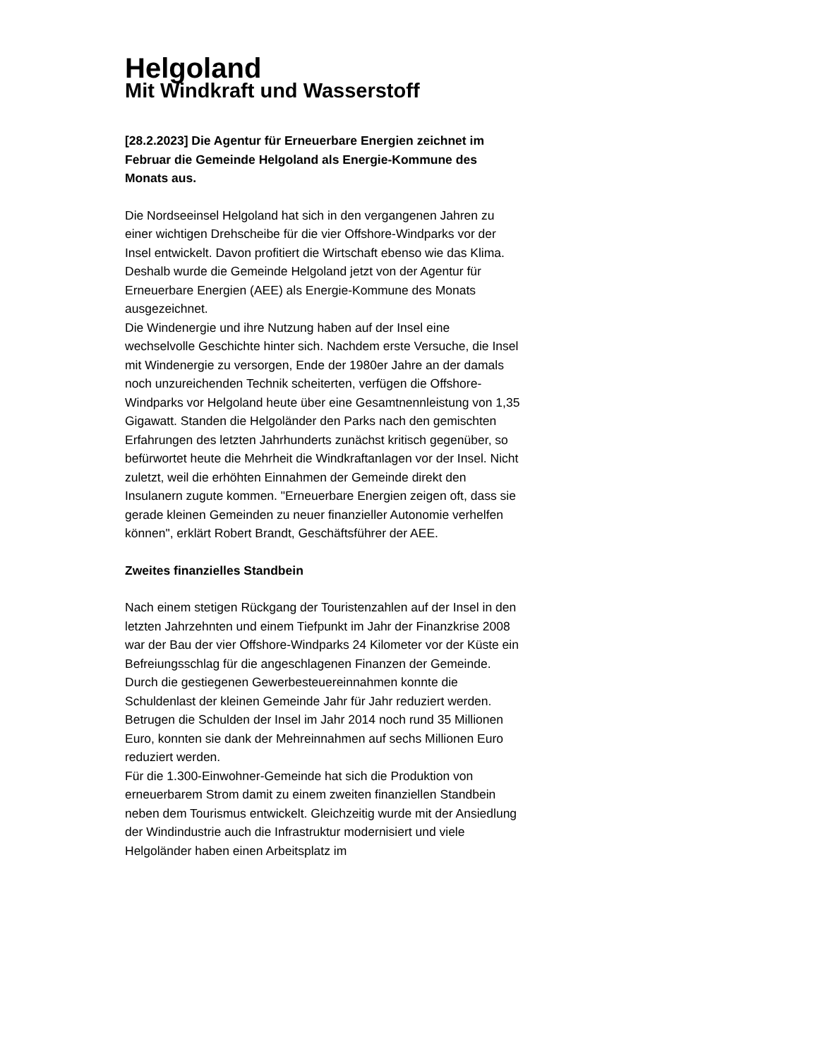Helgoland
Mit Windkraft und Wasserstoff
[28.2.2023] Die Agentur für Erneuerbare Energien zeichnet im Februar die Gemeinde Helgoland als Energie-Kommune des Monats aus.
Die Nordseeinsel Helgoland hat sich in den vergangenen Jahren zu einer wichtigen Drehscheibe für die vier Offshore-Windparks vor der Insel entwickelt. Davon profitiert die Wirtschaft ebenso wie das Klima. Deshalb wurde die Gemeinde Helgoland jetzt von der Agentur für Erneuerbare Energien (AEE) als Energie-Kommune des Monats ausgezeichnet.
Die Windenergie und ihre Nutzung haben auf der Insel eine wechselvolle Geschichte hinter sich. Nachdem erste Versuche, die Insel mit Windenergie zu versorgen, Ende der 1980er Jahre an der damals noch unzureichenden Technik scheiterten, verfügen die Offshore-Windparks vor Helgoland heute über eine Gesamtnennleistung von 1,35 Gigawatt. Standen die Helgoländer den Parks nach den gemischten Erfahrungen des letzten Jahrhunderts zunächst kritisch gegenüber, so befürwortet heute die Mehrheit die Windkraftanlagen vor der Insel. Nicht zuletzt, weil die erhöhten Einnahmen der Gemeinde direkt den Insulanern zugute kommen. "Erneuerbare Energien zeigen oft, dass sie gerade kleinen Gemeinden zu neuer finanzieller Autonomie verhelfen können", erklärt Robert Brandt, Geschäftsführer der AEE.
Zweites finanzielles Standbein
Nach einem stetigen Rückgang der Touristenzahlen auf der Insel in den letzten Jahrzehnten und einem Tiefpunkt im Jahr der Finanzkrise 2008 war der Bau der vier Offshore-Windparks 24 Kilometer vor der Küste ein Befreiungsschlag für die angeschlagenen Finanzen der Gemeinde. Durch die gestiegenen Gewerbesteuereinnahmen konnte die Schuldenlast der kleinen Gemeinde Jahr für Jahr reduziert werden. Betrugen die Schulden der Insel im Jahr 2014 noch rund 35 Millionen Euro, konnten sie dank der Mehreinnahmen auf sechs Millionen Euro reduziert werden.
Für die 1.300-Einwohner-Gemeinde hat sich die Produktion von erneuerbarem Strom damit zu einem zweiten finanziellen Standbein neben dem Tourismus entwickelt. Gleichzeitig wurde mit der Ansiedlung der Windindustrie auch die Infrastruktur modernisiert und viele Helgoländer haben einen Arbeitsplatz im